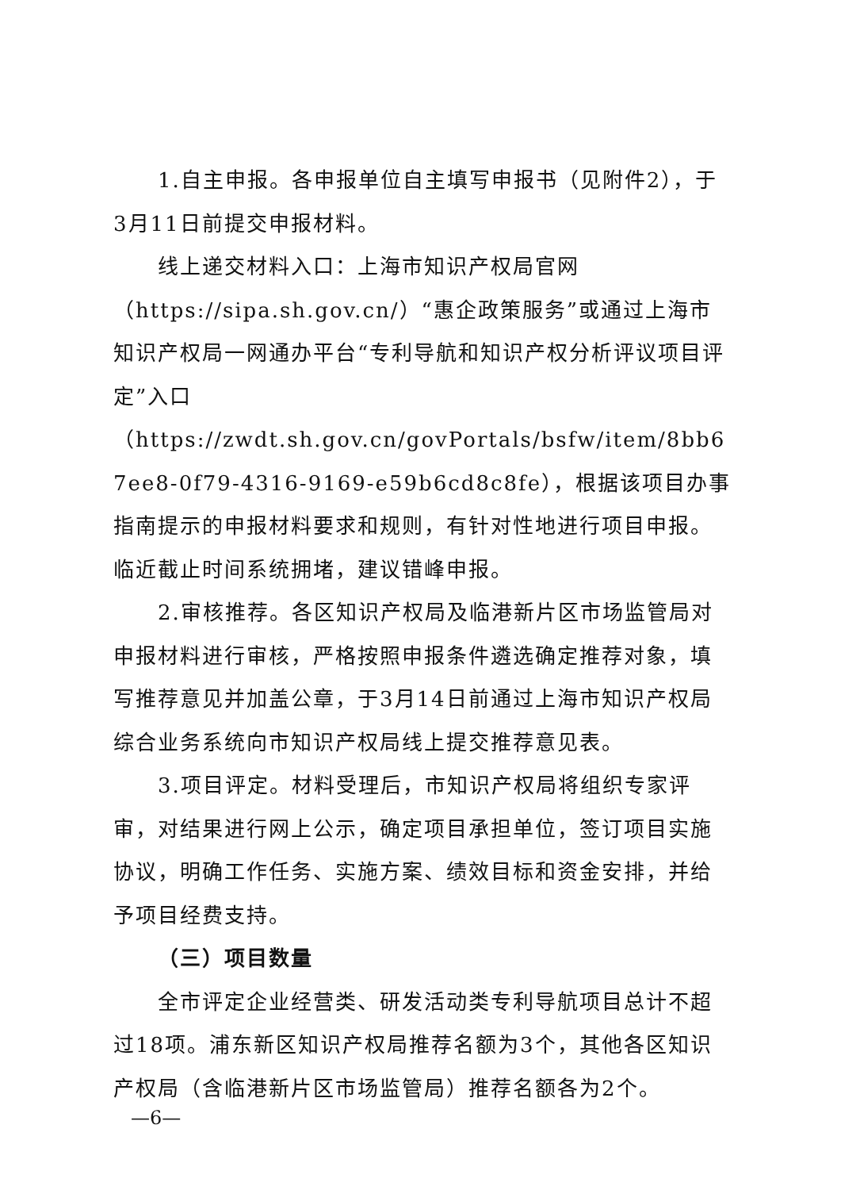1.自主申报。各申报单位自主填写申报书（见附件2），于3月11日前提交申报材料。
线上递交材料入口：上海市知识产权局官网
（https://sipa.sh.gov.cn/）“惠企政策服务”或通过上海市知识产权局一网通办平台“专利导航和知识产权分析评议项目评定”入口
（https://zwdt.sh.gov.cn/govPortals/bsfw/item/8bb67ee8-0f79-4316-9169-e59b6cd8c8fe），根据该项目办事指南提示的申报材料要求和规则，有针对性地进行项目申报。临近截止时间系统拥堵，建议错峰申报。
2.审核推荐。各区知识产权局及临港新片区市场监管局对申报材料进行审核，严格按照申报条件遴选确定推荐对象，填写推荐意见并加盖公章，于3月14日前通过上海市知识产权局综合业务系统向市知识产权局线上提交推荐意见表。
3.项目评定。材料受理后，市知识产权局将组织专家评审，对结果进行网上公示，确定项目承担单位，签订项目实施协议，明确工作任务、实施方案、绩效目标和资金安排，并给予项目经费支持。
（三）项目数量
全市评定企业经营类、研发活动类专利导航项目总计不超过18项。浦东新区知识产权局推荐名额为3个，其他各区知识产权局（含临港新片区市场监管局）推荐名额各为2个。
—6—